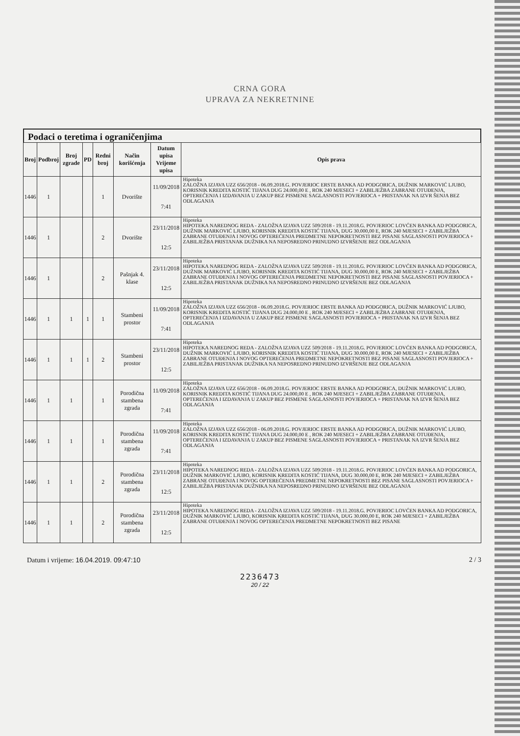CRNA GORA
UPRAVA ZA NEKRETNINE
Podaci o teretima i ograničenjima
| Broj | Podbroj | Broj zgrade | PD | Redni broj | Način korišćenja | Datum upisa Vrijeme upisa | Opis prava |
| --- | --- | --- | --- | --- | --- | --- | --- |
| 1446 | 1 | | | 1 | Dvorište | 11/09/2018 7:41 | Hipoteka ZALOŽNA IZJAVA UZZ 656/2018 - 06.09.2018.G. POVJERIOC ERSTE BANKA AD PODGORICA, DUŽNIK MARKOVIĆ LJUBO, KORISNIK KREDITA KOSTIĆ TIJANA DUG 24.000,00 E , ROK 240 MJESECI + ZABILJEŽBA ZABRANE OTUĐENJA, OPTEREĆENJA I IZDAVANJA U ZAKUP BEZ PISMENE SAGLASNOSTI POVJERIOCA + PRISTANAK NA IZVR ŠENJA BEZ ODLAGANJA |
| 1446 | 1 | | | 2 | Dvorište | 23/11/2018 12:5 | Hipoteka HIPOTEKA NAREDNOG REDA - ZALOŽNA IZJAVA UZZ 509/2018 - 19.11.2018.G. POVJERIOC LOVĆEN BANKA AD PODGORICA, DUŽNIK MARKOVIĆ LJUBO, KORISNIK KREDITA KOSTIĆ TIJANA, DUG 30.000,00 E, ROK 240 MJESECI + ZABILJEŽBA ZABRANE OTUĐENJA I NOVOG OPTEREĆENJA PREDMETNE NEPOKRETNOSTI BEZ PISANE SAGLASNOSTI POVJERIOCA + ZABILJEŽBA PRISTANAK DUŽNIKA NA NEPOSREDNO PRINUDNO IZVRŠENJE BEZ ODLAGANJA |
| 1446 | 1 | | | 2 | Pašnjak 4. klase | 23/11/2018 12:5 | Hipoteka HIPOTEKA NAREDNOG REDA - ZALOŽNA IZJAVA UZZ 509/2018 - 19.11.2018.G. POVJERIOC LOVĆEN BANKA AD PODGORICA, DUŽNIK MARKOVIĆ LJUBO, KORISNIK KREDITA KOSTIĆ TIJANA, DUG 30.000,00 E, ROK 240 MJESECI + ZABILJEŽBA ZABRANE OTUĐENJA I NOVOG OPTEREĆENJA PREDMETNE NEPOKRETNOSTI BEZ PISANE SAGLASNOSTI POVJERIOCA + ZABILJEŽBA PRISTANAK DUŽNIKA NA NEPOSREDNO PRINUDNO IZVRŠENJE BEZ ODLAGANJA |
| 1446 | 1 | 1 | 1 | 1 | Stambeni prostor | 11/09/2018 7:41 | Hipoteka ZALOŽNA IZJAVA UZZ 656/2018 - 06.09.2018.G. POVJERIOC ERSTE BANKA AD PODGORICA, DUŽNIK MARKOVIĆ LJUBO, KORISNIK KREDITA KOSTIĆ TIJANA DUG 24.000,00 E , ROK 240 MJESECI + ZABILJEŽBA ZABRANE OTUĐENJA, OPTEREĆENJA I IZDAVANJA U ZAKUP BEZ PISMENE SAGLASNOSTI POVJERIOCA + PRISTANAK NA IZVR ŠENJA BEZ ODLAGANJA |
| 1446 | 1 | 1 | 1 | 2 | Stambeni prostor | 23/11/2018 12:5 | Hipoteka HIPOTEKA NAREDNOG REDA - ZALOŽNA IZJAVA UZZ 509/2018 - 19.11.2018.G. POVJERIOC LOVĆEN BANKA AD PODGORICA, DUŽNIK MARKOVIĆ LJUBO, KORISNIK KREDITA KOSTIĆ TIJANA, DUG 30.000,00 E, ROK 240 MJESECI + ZABILJEŽBA ZABRANE OTUĐENJA I NOVOG OPTEREĆENJA PREDMETNE NEPOKRETNOSTI BEZ PISANE SAGLASNOSTI POVJERIOCA + ZABILJEŽBA PRISTANAK DUŽNIKA NA NEPOSREDNO PRINUDNO IZVRŠENJE BEZ ODLAGANJA |
| 1446 | 1 | 1 | | 1 | Porodična stambena zgrada | 11/09/2018 7:41 | Hipoteka ZALOŽNA IZJAVA UZZ 656/2018 - 06.09.2018.G. POVJERIOC ERSTE BANKA AD PODGORICA, DUŽNIK MARKOVIĆ LJUBO, KORISNIK KREDITA KOSTIĆ TIJANA DUG 24.000,00 E , ROK 240 MJESECI + ZABILJEŽBA ZABRANE OTUĐENJA, OPTEREĆENJA I IZDAVANJA U ZAKUP BEZ PISMENE SAGLASNOSTI POVJERIOCA + PRISTANAK NA IZVR ŠENJA BEZ ODLAGANJA |
| 1446 | 1 | 1 | | 1 | Porodična stambena zgrada | 11/09/2018 7:41 | Hipoteka ZALOŽNA IZJAVA UZZ 656/2018 - 06.09.2018.G. POVJERIOC ERSTE BANKA AD PODGORICA, DUŽNIK MARKOVIĆ LJUBO, KORISNIK KREDITA KOSTIĆ TIJANA DUG 24.000,00 E , ROK 240 MJESECI + ZABILJEŽBA ZABRANE OTUĐENJA, OPTEREĆENJA I IZDAVANJA U ZAKUP BEZ PISMENE SAGLASNOSTI POVJERIOCA + PRISTANAK NA IZVR ŠENJA BEZ ODLAGANJA |
| 1446 | 1 | 1 | | 2 | Porodična stambena zgrada | 23/11/2018 12:5 | Hipoteka HIPOTEKA NAREDNOG REDA - ZALOŽNA IZJAVA UZZ 509/2018 - 19.11.2018.G. POVJERIOC LOVĆEN BANKA AD PODGORICA, DUŽNIK MARKOVIĆ LJUBO, KORISNIK KREDITA KOSTIĆ TIJANA, DUG 30.000,00 E, ROK 240 MJESECI + ZABILJEŽBA ZABRANE OTUĐENJA I NOVOG OPTEREĆENJA PREDMETNE NEPOKRETNOSTI BEZ PISANE SAGLASNOSTI POVJERIOCA + ZABILJEŽBA PRISTANAK DUŽNIKA NA NEPOSREDNO PRINUDNO IZVRŠENJE BEZ ODLAGANJA |
| 1446 | 1 | 1 | | 2 | Porodična stambena zgrada | 23/11/2018 12:5 | Hipoteka HIPOTEKA NAREDNOG REDA - ZALOŽNA IZJAVA UZZ 509/2018 - 19.11.2018.G. POVJERIOC LOVĆEN BANKA AD PODGORICA, DUŽNIK MARKOVIĆ LJUBO, KORISNIK KREDITA KOSTIĆ TIJANA, DUG 30.000,00 E, ROK 240 MJESECI + ZABILJEŽBA ZABRANE OTUĐENJA I NOVOG OPTEREĆENJA PREDMETNE NEPOKRETNOSTI BEZ PISANE |
Datum i vrijeme: 16.04.2019. 09:47:10 2 / 3
2236473
20 / 22